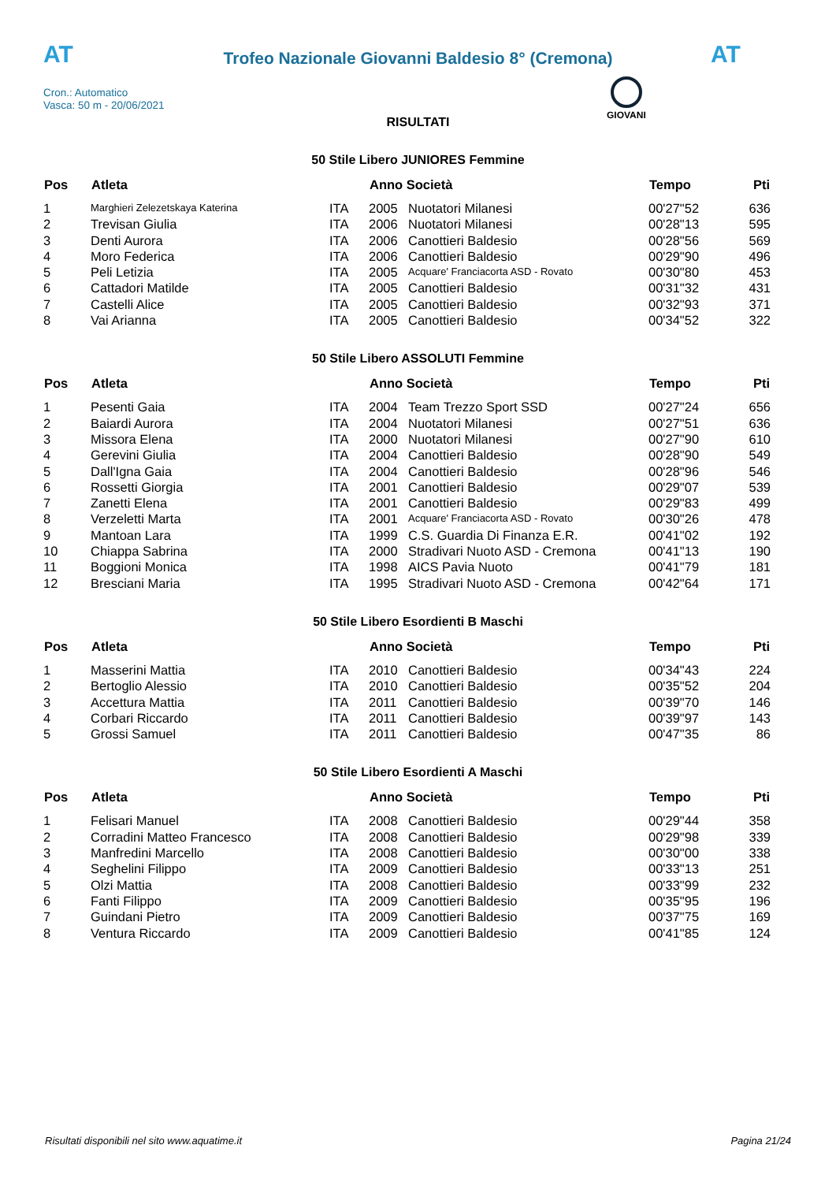AT
Trofeo Nazionale Giovanni Baldesio 8° (Cremona)
AT
Cron.: Automatico
Vasca: 50 m - 20/06/2021
GIOVANI
RISULTATI
50 Stile Libero JUNIORES Femmine
| Pos | Atleta | | Anno Società | | Tempo | Pti |
| --- | --- | --- | --- | --- | --- | --- |
| 1 | Marghieri Zelezetskaya Katerina | ITA | 2005 | Nuotatori Milanesi | 00'27"52 | 636 |
| 2 | Trevisan Giulia | ITA | 2006 | Nuotatori Milanesi | 00'28"13 | 595 |
| 3 | Denti Aurora | ITA | 2006 | Canottieri Baldesio | 00'28"56 | 569 |
| 4 | Moro Federica | ITA | 2006 | Canottieri Baldesio | 00'29"90 | 496 |
| 5 | Peli Letizia | ITA | 2005 | Acquare' Franciacorta ASD - Rovato | 00'30"80 | 453 |
| 6 | Cattadori Matilde | ITA | 2005 | Canottieri Baldesio | 00'31"32 | 431 |
| 7 | Castelli Alice | ITA | 2005 | Canottieri Baldesio | 00'32"93 | 371 |
| 8 | Vai Arianna | ITA | 2005 | Canottieri Baldesio | 00'34"52 | 322 |
50 Stile Libero ASSOLUTI Femmine
| Pos | Atleta | | Anno Società | | Tempo | Pti |
| --- | --- | --- | --- | --- | --- | --- |
| 1 | Pesenti Gaia | ITA | 2004 | Team Trezzo Sport SSD | 00'27"24 | 656 |
| 2 | Baiardi Aurora | ITA | 2004 | Nuotatori Milanesi | 00'27"51 | 636 |
| 3 | Missora Elena | ITA | 2000 | Nuotatori Milanesi | 00'27"90 | 610 |
| 4 | Gerevini Giulia | ITA | 2004 | Canottieri Baldesio | 00'28"90 | 549 |
| 5 | Dall'Igna Gaia | ITA | 2004 | Canottieri Baldesio | 00'28"96 | 546 |
| 6 | Rossetti Giorgia | ITA | 2001 | Canottieri Baldesio | 00'29"07 | 539 |
| 7 | Zanetti Elena | ITA | 2001 | Canottieri Baldesio | 00'29"83 | 499 |
| 8 | Verzeletti Marta | ITA | 2001 | Acquare' Franciacorta ASD - Rovato | 00'30"26 | 478 |
| 9 | Mantoan Lara | ITA | 1999 | C.S. Guardia Di Finanza E.R. | 00'41"02 | 192 |
| 10 | Chiappa Sabrina | ITA | 2000 | Stradivari Nuoto ASD - Cremona | 00'41"13 | 190 |
| 11 | Boggioni Monica | ITA | 1998 | AICS Pavia Nuoto | 00'41"79 | 181 |
| 12 | Bresciani Maria | ITA | 1995 | Stradivari Nuoto ASD - Cremona | 00'42"64 | 171 |
50 Stile Libero Esordienti B Maschi
| Pos | Atleta | | Anno Società | | Tempo | Pti |
| --- | --- | --- | --- | --- | --- | --- |
| 1 | Masserini Mattia | ITA | 2010 | Canottieri Baldesio | 00'34"43 | 224 |
| 2 | Bertoglio Alessio | ITA | 2010 | Canottieri Baldesio | 00'35"52 | 204 |
| 3 | Accettura Mattia | ITA | 2011 | Canottieri Baldesio | 00'39"70 | 146 |
| 4 | Corbari Riccardo | ITA | 2011 | Canottieri Baldesio | 00'39"97 | 143 |
| 5 | Grossi Samuel | ITA | 2011 | Canottieri Baldesio | 00'47"35 | 86 |
50 Stile Libero Esordienti A Maschi
| Pos | Atleta | | Anno Società | | Tempo | Pti |
| --- | --- | --- | --- | --- | --- | --- |
| 1 | Felisari Manuel | ITA | 2008 | Canottieri Baldesio | 00'29"44 | 358 |
| 2 | Corradini Matteo Francesco | ITA | 2008 | Canottieri Baldesio | 00'29"98 | 339 |
| 3 | Manfredini Marcello | ITA | 2008 | Canottieri Baldesio | 00'30"00 | 338 |
| 4 | Seghelini Filippo | ITA | 2009 | Canottieri Baldesio | 00'33"13 | 251 |
| 5 | Olzi Mattia | ITA | 2008 | Canottieri Baldesio | 00'33"99 | 232 |
| 6 | Fanti Filippo | ITA | 2009 | Canottieri Baldesio | 00'35"95 | 196 |
| 7 | Guindani Pietro | ITA | 2009 | Canottieri Baldesio | 00'37"75 | 169 |
| 8 | Ventura Riccardo | ITA | 2009 | Canottieri Baldesio | 00'41"85 | 124 |
Risultati disponibili nel sito www.aquatime.it Pagina 21/24